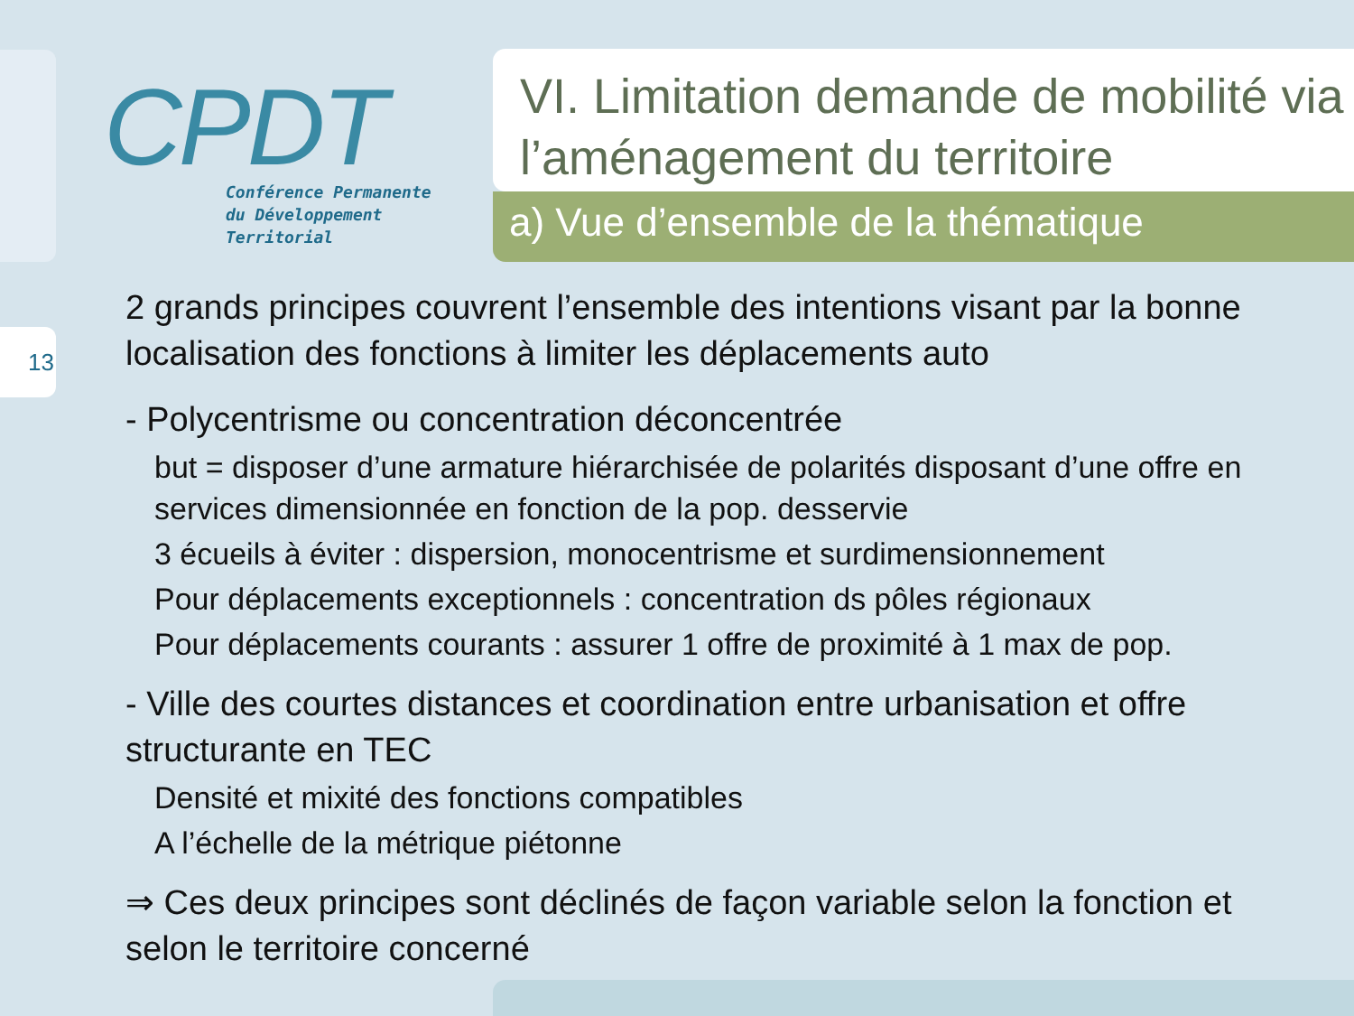13
CPDT
Conférence Permanente
du Développement
Territorial
VI. Limitation demande de mobilité via l’aménagement du territoire
a) Vue d’ensemble de la thématique
2 grands principes couvrent l’ensemble des intentions visant par la bonne localisation des fonctions à limiter les déplacements auto
- Polycentrisme ou concentration déconcentrée
but = disposer d’une armature hiérarchisée de polarités disposant d’une offre en services dimensionnée en fonction de la pop. desservie
3 écueils à éviter : dispersion, monocentrisme et surdimensionnement
Pour déplacements exceptionnels : concentration ds pôles régionaux
Pour déplacements courants : assurer 1 offre de proximité à 1 max de pop.
- Ville des courtes distances et coordination entre urbanisation et offre structurante en TEC
Densité et mixité des fonctions compatibles
A l’échelle de la métrique piétonne
⇒ Ces deux principes sont déclinés de façon variable selon la fonction et selon le territoire concerné